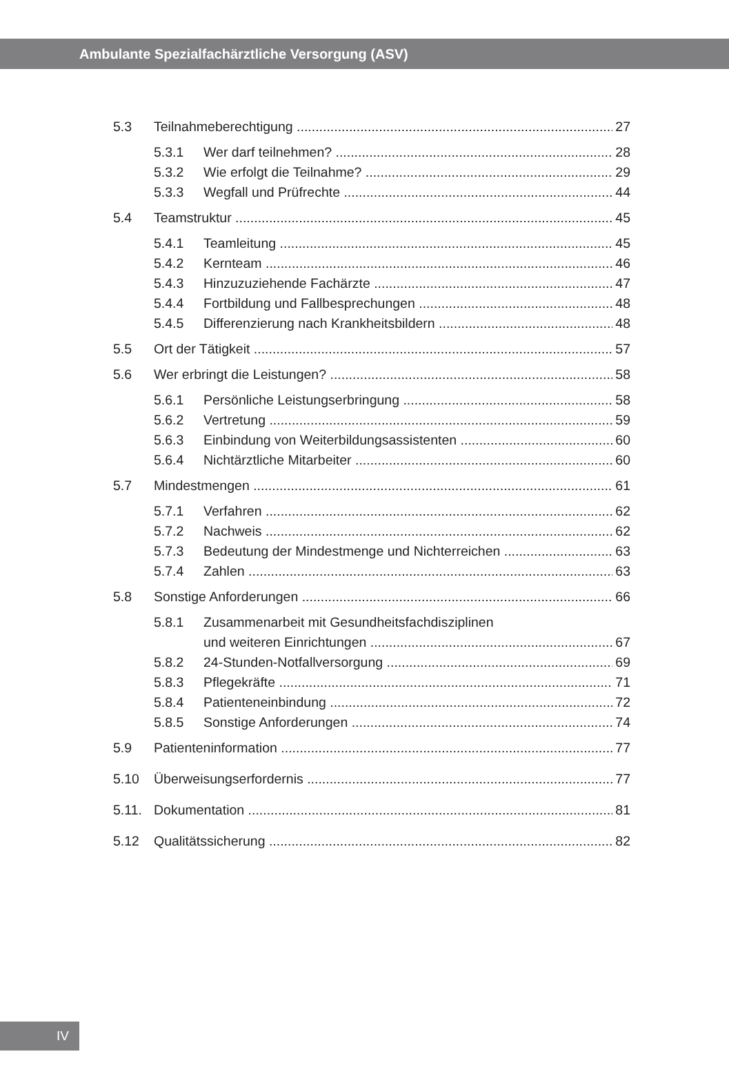Ambulante Spezialfachärztliche Versorgung (ASV)
5.3 Teilnahmeberechtigung 27
5.3.1 Wer darf teilnehmen? 28
5.3.2 Wie erfolgt die Teilnahme? 29
5.3.3 Wegfall und Prüfrechte 44
5.4 Teamstruktur 45
5.4.1 Teamleitung 45
5.4.2 Kernteam 46
5.4.3 Hinzuzuziehende Fachärzte 47
5.4.4 Fortbildung und Fallbesprechungen 48
5.4.5 Differenzierung nach Krankheitsbildern 48
5.5 Ort der Tätigkeit 57
5.6 Wer erbringt die Leistungen? 58
5.6.1 Persönliche Leistungserbringung 58
5.6.2 Vertretung 59
5.6.3 Einbindung von Weiterbildungsassistenten 60
5.6.4 Nichtärztliche Mitarbeiter 60
5.7 Mindestmengen 61
5.7.1 Verfahren 62
5.7.2 Nachweis 62
5.7.3 Bedeutung der Mindestmenge und Nichterreichen 63
5.7.4 Zahlen 63
5.8 Sonstige Anforderungen 66
5.8.1 Zusammenarbeit mit Gesundheitsfachdisziplinen
und weiteren Einrichtungen 67
5.8.2 24-Stunden-Notfallversorgung 69
5.8.3 Pflegekräfte 71
5.8.4 Patienteneinbindung 72
5.8.5 Sonstige Anforderungen 74
5.9 Patienteninformation 77
5.10 Überweisungserfordernis 77
5.11. Dokumentation 81
5.12 Qualitätssicherung 82
IV